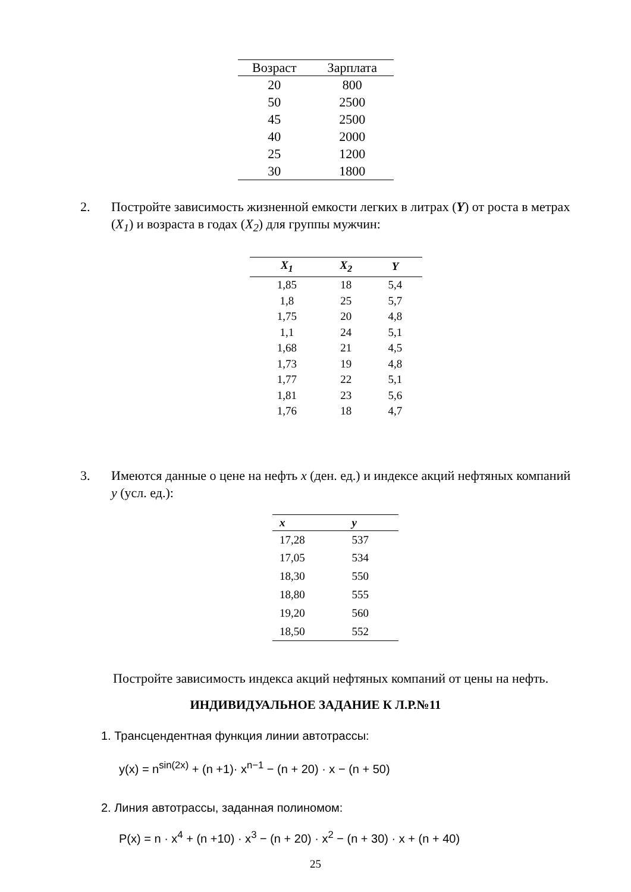| Возраст | Зарплата |
| --- | --- |
| 20 | 800 |
| 50 | 2500 |
| 45 | 2500 |
| 40 | 2000 |
| 25 | 1200 |
| 30 | 1800 |
2. Постройте зависимость жизненной емкости легких в литрах (Y) от роста в метрах (X<sub>1</sub>) и возраста в годах (X<sub>2</sub>) для группы мужчин:
| X<sub>1</sub> | X<sub>2</sub> | Y |
| --- | --- | --- |
| 1,85 | 18 | 5,4 |
| 1,8 | 25 | 5,7 |
| 1,75 | 20 | 4,8 |
| 1,1 | 24 | 5,1 |
| 1,68 | 21 | 4,5 |
| 1,73 | 19 | 4,8 |
| 1,77 | 22 | 5,1 |
| 1,81 | 23 | 5,6 |
| 1,76 | 18 | 4,7 |
3. Имеются данные о цене на нефть x (ден. ед.) и индексе акций нефтяных компаний y (усл. ед.):
| x | y |
| --- | --- |
| 17,28 | 537 |
| 17,05 | 534 |
| 18,30 | 550 |
| 18,80 | 555 |
| 19,20 | 560 |
| 18,50 | 552 |
Постройте зависимость индекса акций нефтяных компаний от цены на нефть.
ИНДИВИДУАЛЬНОЕ ЗАДАНИЕ К Л.Р.№11
1. Трансцендентная функция линии автотрассы:
y(x) = n<sup>sin(2x)</sup> + (n +1)· x<sup>n−1</sup> − (n + 20) · x − (n + 50)
2. Линия автотрассы, заданная полиномом:
P(x) = n · x<sup>4</sup> + (n +10) · x<sup>3</sup> − (n + 20) · x<sup>2</sup> − (n + 30) · x + (n + 40)
25